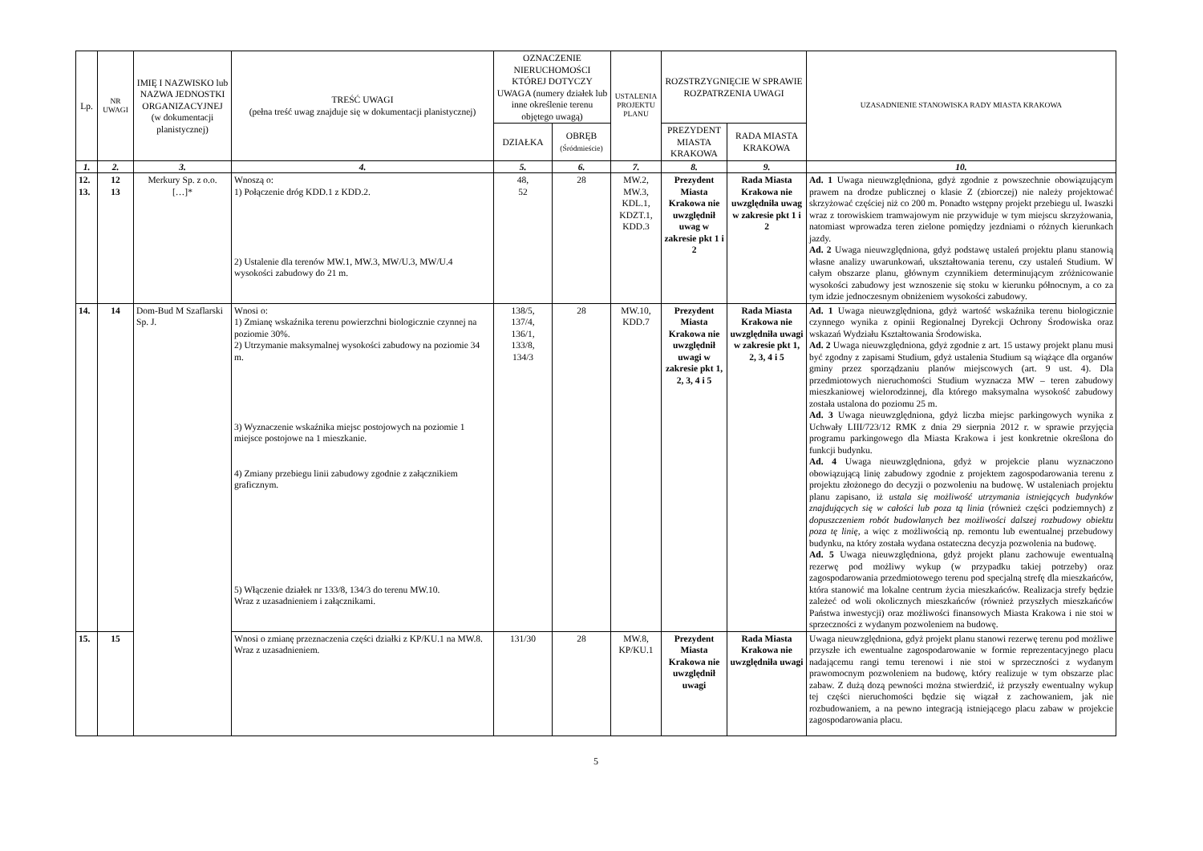| Lp. | NR UWAGI | IMIĘ I NAZWISKO lub NAZWA JEDNOSTKI ORGANIZACYJNEJ (w dokumentacji planistycznej) | TREŚĆ UWAGI (pełna treść uwag znajduje się w dokumentacji planistycznej) | OZNACZENIE NIERUCHOMOŚCI KTÓREJ DOTYCZY UWAGA (numery działek lub inne określenie terenu objętego uwagą) | | USTALENIA PROJEKTU PLANU | ROZSTRZYGNIĘCIE W SPRAWIE ROZPATRZENIA UWAGI | | UZASADNIENIE STANOWISKA RADY MIASTA KRAKOWA |
| --- | --- | --- | --- | --- | --- | --- | --- | --- | --- |
| | | | | DZIAŁKA | OBRĘB (Śródmieście) | | PREZYDENT MIASTA KRAKOWA | RADA MIASTA KRAKOWA | |
| 1. | 2. | 3. | 4. | 5. | 6. | 7. | 8. | 9. | 10. |
| 12. 13. | 12 13 | Merkury Sp. z o.o. […]* | Wnoszą o: 1) Połączenie dróg KDD.1 z KDD.2. 2) Ustalenie dla terenów MW.1, MW.3, MW/U.3, MW/U.4 wysokości zabudowy do 21 m. | 48, 52 | 28 | MW.2, MW.3, KDL.1, KDZT.1, KDD.3 | Prezydent Miasta Krakowa nie uwzględnił uwag w zakresie pkt 1 i 2 | Rada Miasta Krakowa nie uwzględniła uwag w zakresie pkt 1 i 2 | Ad. 1 Uwaga nieuwzględniona, gdyż zgodnie z powszechnie obowiązującym prawem na drodze publicznej o klasie Z (zbiorczej) nie należy projektować skrzyżować częściej niż co 200 m. Ponadto wstępny projekt przebiegu ul. Iwaszki wraz z torowiskiem tramwajowym nie przywiduje w tym miejscu skrzyżowania, natomiast wprowadza teren zielone pomiędzy jezdniami o różnych kierunkach jazdy. Ad. 2 Uwaga nieuwzględniona, gdyż podstawę ustaleń projektu planu stanowią własne analizy uwarunkowań, ukształtowania terenu, czy ustaleń Studium. W całym obszarze planu, głównym czynnikiem determinującym zróżnicowanie wysokości zabudowy jest wznoszenie się stoku w kierunku północnym, a co za tym idzie jednoczesnym obniżeniem wysokości zabudowy. |
| 14. | 14 | Dom-Bud M Szaflarski Sp. J. | Wnosi o: 1) Zmianę wskaźnika terenu powierzchni biologicznie czynnej na poziomie 30%. 2) Utrzymanie maksymalnej wysokości zabudowy na poziomie 34 m. 3) Wyznaczenie wskaźnika miejsc postojowych na poziomie 1 miejsce postojowe na 1 mieszkanie. 4) Zmiany przebiegu linii zabudowy zgodnie z załącznikiem graficznym. 5) Włączenie działek nr 133/8, 134/3 do terenu MW.10. Wraz z uzasadnieniem i załącznikami. | 138/5, 137/4, 136/1, 133/8, 134/3 | 28 | MW.10, KDD.7 | Prezydent Miasta Krakowa nie uwzględnił uwagi w zakresie pkt 1, 2, 3, 4 i 5 | Rada Miasta Krakowa nie uwzględniła uwagi w zakresie pkt 1, 2, 3, 4 i 5 | Ad. 1 Uwaga nieuwzględniona, gdyż wartość wskaźnika terenu biologicznie czynnego wynika z opinii Regionalnej Dyrekcji Ochrony Środowiska oraz wskazań Wydziału Kształtowania Środowiska. Ad. 2 Uwaga nieuwzględniona, gdyż zgodnie z art. 15 ustawy projekt planu musi być zgodny z zapisami Studium, gdyż ustalenia Studium są wiążące dla organów gminy przez sporządzaniu planów miejscowych (art. 9 ust. 4). Dla przedmiotowych nieruchomości Studium wyznacza MW – teren zabudowy mieszkaniowej wielorodzinnej, dla którego maksymalna wysokość zabudowy została ustalona do poziomu 25 m. Ad. 3 Uwaga nieuwzględniona, gdyż liczba miejsc parkingowych wynika z Uchwały LIII/723/12 RMK z dnia 29 sierpnia 2012 r. w sprawie przyjęcia programu parkingowego dla Miasta Krakowa i jest konkretnie określona do funkcji budynku. Ad. 4 Uwaga nieuwzględniona, gdyż w projekcie planu wyznaczono obowiązującą linię zabudowy zgodnie z projektem zagospodarowania terenu z projektu złożonego do decyzji o pozwoleniu na budowę. W ustaleniach projektu planu zapisano, iż ustala się możliwość utrzymania istniejących budynków znajdujących się w całości lub poza tą linia (również części podziemnych) z dopuszczeniem robót budowlanych bez możliwości dalszej rozbudowy obiektu poza tę linię , a więc z możliwością np. remontu lub ewentualnej przebudowy budynku, na który została wydana ostateczna decyzja pozwolenia na budowę. Ad. 5 Uwaga nieuwzględniona, gdyż projekt planu zachowuje ewentualną rezerwę pod możliwy wykup (w przypadku takiej potrzeby) oraz zagospodarowania przedmiotowego terenu pod specjalną strefę dla mieszkańców, która stanowić ma lokalne centrum życia mieszkańców. Realizacja strefy będzie zależeć od woli okolicznych mieszkańców (również przyszłych mieszkańców Państwa inwestycji) oraz możliwości finansowych Miasta Krakowa i nie stoi w sprzeczności z wydanym pozwoleniem na budowę. |
| 15. | 15 | | Wnosi o zmianę przeznaczenia części działki z KP/KU.1 na MW.8. Wraz z uzasadnieniem. | 131/30 | 28 | MW.8, KP/KU.1 | Prezydent Miasta Krakowa nie uwzględnił uwagi | Rada Miasta Krakowa nie uwzględniła uwagi | Uwaga nieuwzględniona, gdyż projekt planu stanowi rezerwę terenu pod możliwe przyszłe ich ewentualne zagospodarowanie w formie reprezentacyjnego placu nadającemu rangi temu terenowi i nie stoi w sprzeczności z wydanym prawomocnym pozwoleniem na budowę, który realizuje w tym obszarze plac zabaw. Z dużą dozą pewności można stwierdzić, iż przyszły ewentualny wykup tej części nieruchomości będzie się wiązał z zachowaniem, jak nie rozbudowaniem, a na pewno integracją istniejącego placu zabaw w projekcie zagospodarowania placu. |
5